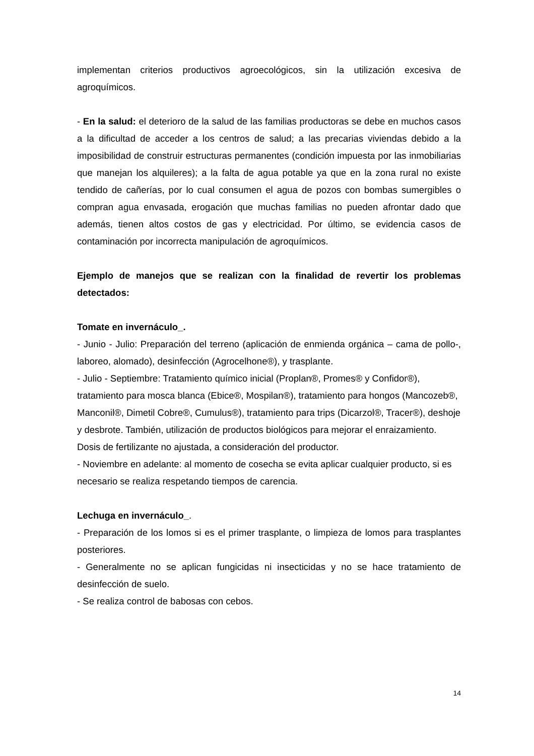implementan criterios productivos agroecológicos, sin la utilización excesiva de agroquímicos.
- En la salud: el deterioro de la salud de las familias productoras se debe en muchos casos a la dificultad de acceder a los centros de salud; a las precarias viviendas debido a la imposibilidad de construir estructuras permanentes (condición impuesta por las inmobiliarias que manejan los alquileres); a la falta de agua potable ya que en la zona rural no existe tendido de cañerías, por lo cual consumen el agua de pozos con bombas sumergibles o compran agua envasada, erogación que muchas familias no pueden afrontar dado que además, tienen altos costos de gas y electricidad. Por último, se evidencia casos de contaminación por incorrecta manipulación de agroquímicos.
Ejemplo de manejos que se realizan con la finalidad de revertir los problemas detectados:
Tomate en invernáculo_.
- Junio - Julio: Preparación del terreno (aplicación de enmienda orgánica – cama de pollo-, laboreo, alomado), desinfección (Agrocelhone®), y trasplante.
- Julio - Septiembre: Tratamiento químico inicial (Proplan®, Promes® y Confidor®), tratamiento para mosca blanca (Ebice®, Mospilan®), tratamiento para hongos (Mancozeb®, Manconil®, Dimetil Cobre®, Cumulus®), tratamiento para trips (Dicarzol®, Tracer®), deshoje y desbrote. También, utilización de productos biológicos para mejorar el enraizamiento. Dosis de fertilizante no ajustada, a consideración del productor.
- Noviembre en adelante: al momento de cosecha se evita aplicar cualquier producto, si es necesario se realiza respetando tiempos de carencia.
Lechuga en invernáculo_.
- Preparación de los lomos si es el primer trasplante, o limpieza de lomos para trasplantes posteriores.
- Generalmente no se aplican fungicidas ni insecticidas y no se hace tratamiento de desinfección de suelo.
- Se realiza control de babosas con cebos.
14